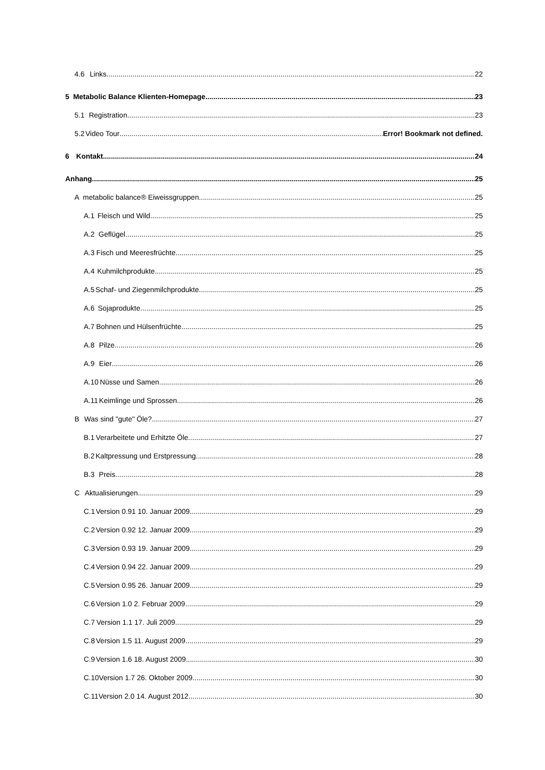4.6 Links 22
5 Metabolic Balance Klienten-Homepage 23
5.1 Registration 23
5.2 Video Tour Error! Bookmark not defined.
6 Kontakt 24
Anhang 25
Ametabolic balance® Eiweissgruppen 25
A.1 Fleisch und Wild 25
A.2 Geflügel 25
A.3 Fisch und Meeresfrüchte 25
A.4 Kuhmilchprodukte 25
A.5 Schaf- und Ziegenmilchprodukte 25
A.6 Sojaprodukte 25
A.7 Bohnen und Hülsenfrüchte 25
A.8 Pilze 26
A.9 Eier 26
A.10 Nüsse und Samen 26
A.11 Keimlinge und Sprossen 26
B Was sind "gute" Öle? 27
B.1 Verarbeitete und Erhitzte Öle 27
B.2 Kaltpressung und Erstpressung 28
B.3 Preis 28
C Aktualisierungen 29
C.1 Version 0.91 10. Januar 2009 29
C.2 Version 0.92 12. Januar 2009 29
C.3 Version 0.93 19. Januar 2009 29
C.4 Version 0.94 22. Januar 2009 29
C.5 Version 0.95 26. Januar 2009 29
C.6 Version 1.0 2. Februar 2009 29
C.7 Version 1.1 17. Juli 2009 29
C.8 Version 1.5 11. August 2009 29
C.9 Version 1.6 18. August 2009 30
C.10 Version 1.7 26. Oktober 2009 30
C.11 Version 2.0 14. August 2012 30